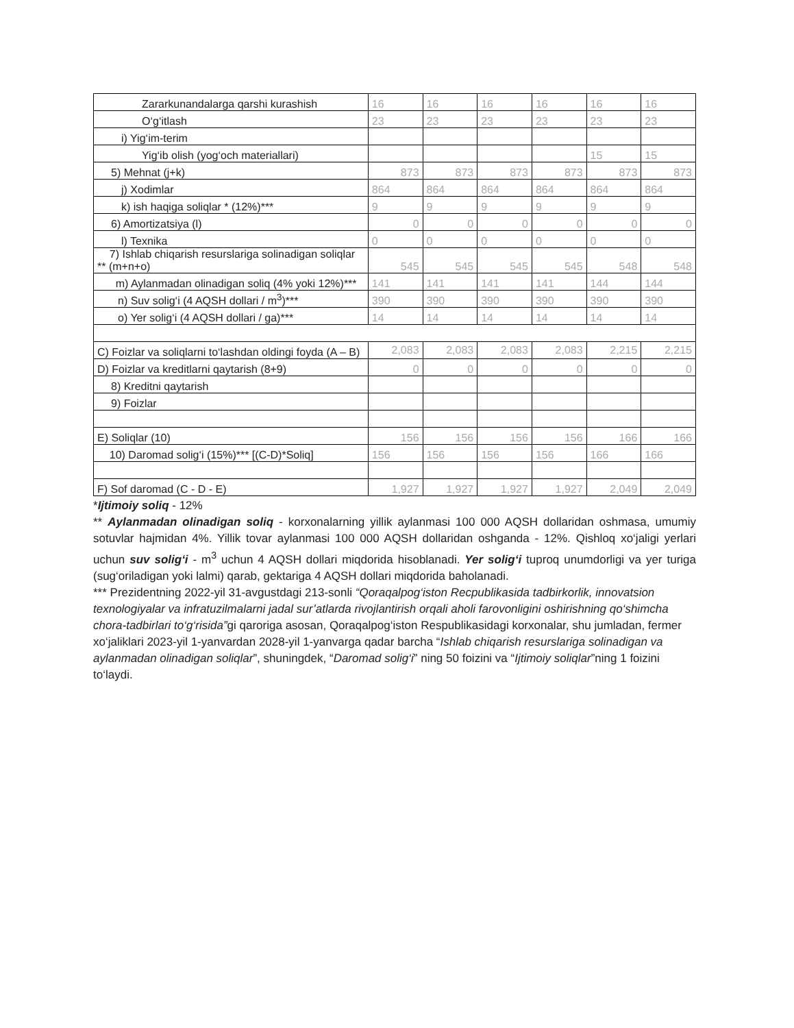| Zararkunandalarga qarshi kurashish | 16 | 16 | 16 | 16 | 16 | 16 |
| O‘g‘itlash | 23 | 23 | 23 | 23 | 23 | 23 |
| i) Yig‘im-terim | | | | | | |
| Yig‘ib olish (yog‘och materiallari) | | | | | 15 | 15 |
| 5) Mehnat (j+k) | 873 | 873 | 873 | 873 | 873 | 873 |
| j) Xodimlar | 864 | 864 | 864 | 864 | 864 | 864 |
| k) ish haqiga soliqlar * (12%)*** | 9 | 9 | 9 | 9 | 9 | 9 |
| 6) Amortizatsiya (l) | 0 | 0 | 0 | 0 | 0 | 0 |
| l) Texnika | 0 | 0 | 0 | 0 | 0 | 0 |
| 7) Ishlab chiqarish resurslariga solinadigan soliqlar ** (m+n+o) | 545 | 545 | 545 | 545 | 548 | 548 |
| m) Aylanmadan olinadigan soliq (4% yoki 12%)*** | 141 | 141 | 141 | 141 | 144 | 144 |
| n) Suv solig‘i (4 AQSH dollari / m<sup>3</sup>)*** | 390 | 390 | 390 | 390 | 390 | 390 |
| o) Yer solig‘i (4 AQSH dollari / ga)*** | 14 | 14 | 14 | 14 | 14 | 14 |
| C) Foizlar va soliqlarni to‘lashdan oldingi foyda (A – B) | 2,083 | 2,083 | 2,083 | 2,083 | 2,215 | 2,215 |
| D) Foizlar va kreditlarni qaytarish (8+9) | 0 | 0 | 0 | 0 | 0 | 0 |
| 8) Kreditni qaytarish | | | | | | |
| 9) Foizlar | | | | | | |
| E) Soliqlar (10) | 156 | 156 | 156 | 156 | 166 | 166 |
| 10) Daromad solig‘i (15%)*** [(C-D)*Soliq] | 156 | 156 | 156 | 156 | 166 | 166 |
| F) Sof daromad (C - D - E) | 1,927 | 1,927 | 1,927 | 1,927 | 2,049 | 2,049 |
*Ijtimoiy soliq - 12%
** Aylanmadan olinadigan soliq - korxonalarning yillik aylanmasi 100 000 AQSH dollaridan oshmasa, umumiy sotuvlar hajmidan 4%. Yillik tovar aylanmasi 100 000 AQSH dollaridan oshganda - 12%. Qishloq xo‘jaligi yerlari uchun suv solig‘i - m<sup>3</sup> uchun 4 AQSH dollari miqdorida hisoblanadi. Yer solig‘i tuproq unumdorligi va yer turiga (sug‘oriladigan yoki lalmi) qarab, gektariga 4 AQSH dollari miqdorida baholanadi.
*** Prezidentning 2022-yil 31-avgustdagi 213-sonli “Qoraqalpog‘iston Recpublikasida tadbirkorlik, innovatsion texnologiyalar va infratuzilmalarni jadal sur’atlarda rivojlantirish orqali aholi farovonligini oshirishning qo‘shimcha chora-tadbirlari to‘g‘risida”gi qaroriga asosan, Qoraqalpog‘iston Respublikasidagi korxonalar, shu jumladan, fermer xo‘jaliklari 2023-yil 1-yanvardan 2028-yil 1-yanvarga qadar barcha “Ishlab chiqarish resurslariga solinadigan va aylanmadan olinadigan soliqlar”, shuningdek, “Daromad solig‘i” ning 50 foizini va “Ijtimoiy soliqlar”ning 1 foizini to‘laydi.